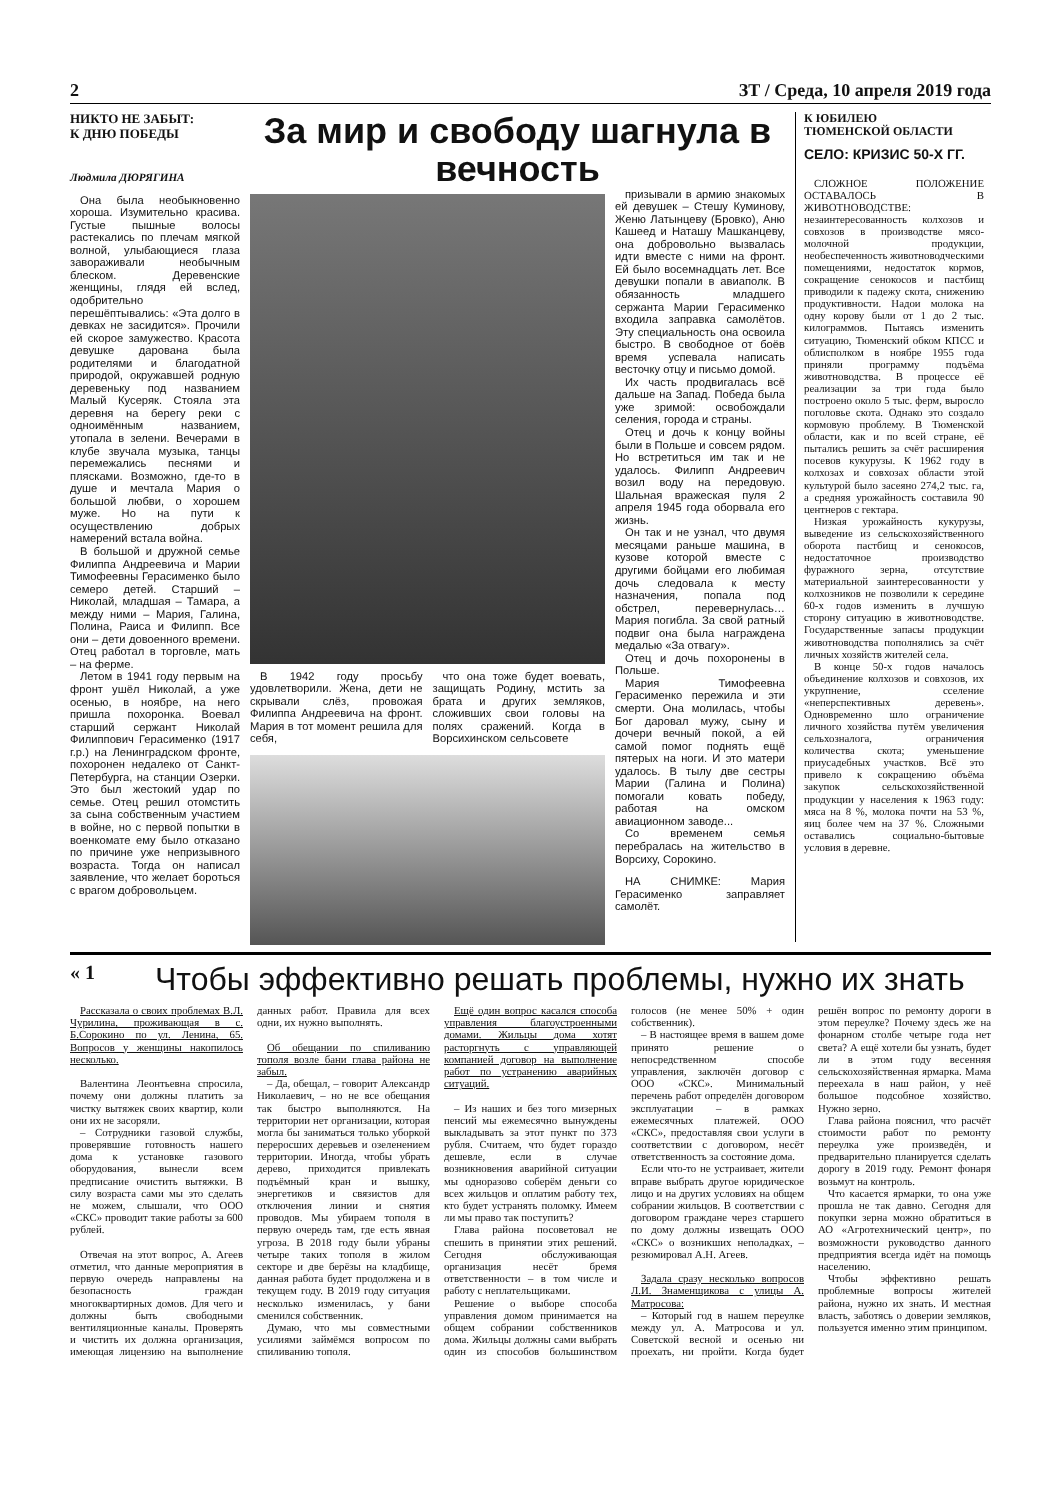2 ЗТ / Среда, 10 апреля 2019 года
НИКТО НЕ ЗАБЫТ:
К ДНЮ ПОБЕДЫ
Людмила ДЮРЯГИНА
Она была необыкновенно хороша. Изумительно красива. Густые пышные волосы растекались по плечам мягкой волной, улыбающиеся глаза завораживали необычным блеском. Деревенские женщины, глядя ей вслед, одобрительно перешёптывались: «Эта долго в девках не засидится». Прочили ей скорое замужество. Красота девушке дарована была родителями и благодатной природой, окружавшей родную деревеньку под названием Малый Кусеряк. Стояла эта деревня на берегу реки с одноимённым названием, утопала в зелени. Вечерами в клубе звучала музыка, танцы перемежались песнями и плясками. Возможно, где-то в душе и мечтала Мария о большой любви, о хорошем муже. Но на пути к осуществлению добрых намерений встала война.
В большой и дружной семье Филиппа Андреевича и Марии Тимофеевны Герасименко было семеро детей. Старший – Николай, младшая – Тамара, а между ними – Мария, Галина, Полина, Раиса и Филипп. Все они – дети довоенного времени. Отец работал в торговле, мать – на ферме.
Летом в 1941 году первым на фронт ушёл Николай, а уже осенью, в ноябре, на него пришла похоронка. Воевал старший сержант Николай Филиппович Герасименко (1917 г.р.) на Ленинградском фронте, похоронен недалеко от Санкт-Петербурга, на станции Озерки. Это был жестокий удар по семье. Отец решил отомстить за сына собственным участием в войне, но с первой попытки в военкомате ему было отказано по причине уже непризывного возраста. Тогда он написал заявление, что желает бороться с врагом добровольцем.
За мир и свободу шагнула в вечность
В 1942 году просьбу удовлетворили. Жена, дети не скрывали слёз, провожая Филиппа Андреевича на фронт. Мария в тот момент решила для себя,
что она тоже будет воевать, защищать Родину, мстить за брата и других земляков, сложивших свои головы на полях сражений. Когда в Ворсихинском сельсовете
призывали в армию знакомых ей девушек – Стешу Куминову, Женю Латынцеву (Бровко), Аню Кашеед и Наташу Машканцеву, она добровольно вызвалась идти вместе с ними на фронт. Ей было восемнадцать лет. Все девушки попали в авиаполк. В обязанность младшего сержанта Марии Герасименко входила заправка самолётов. Эту специальность она освоила быстро. В свободное от боёв время успевала написать весточку отцу и письмо домой.
Их часть продвигалась всё дальше на Запад. Победа была уже зримой: освобождали селения, города и страны.
Отец и дочь к концу войны были в Польше и совсем рядом. Но встретиться им так и не удалось. Филипп Андреевич возил воду на передовую. Шальная вражеская пуля 2 апреля 1945 года оборвала его жизнь.
Он так и не узнал, что двумя месяцами раньше машина, в кузове которой вместе с другими бойцами его любимая дочь следовала к месту назначения, попала под обстрел, перевернулась… Мария погибла. За свой ратный подвиг она была награждена медалью «За отвагу».
Отец и дочь похоронены в Польше.
Мария Тимофеевна Герасименко пережила и эти смерти. Она молилась, чтобы Бог даровал мужу, сыну и дочери вечный покой, а ей самой помог поднять ещё пятерых на ноги. И это матери удалось. В тылу две сестры Марии (Галина и Полина) помогали ковать победу, работая на омском авиационном заводе...
Со временем семья перебралась на жительство в Ворсиху, Сорокино.
НА СНИМКЕ: Мария Герасименко заправляет самолёт.
К ЮБИЛЕЮ
ТЮМЕНСКОЙ ОБЛАСТИ
СЕЛО: КРИЗИС 50-Х ГГ.
СЛОЖНОЕ ПОЛОЖЕНИЕ ОСТАВАЛОСЬ В ЖИВОТНОВОДСТВЕ: незаинтересованность колхозов и совхозов в производстве мясо-молочной продукции, необеспеченность животноводческими помещениями, недостаток кормов, сокращение сенокосов и пастбищ приводили к падежу скота, снижению продуктивности. Надои молока на одну корову были от 1 до 2 тыс. килограммов. Пытаясь изменить ситуацию, Тюменский обком КПСС и облисполком в ноябре 1955 года приняли программу подъёма животноводства. В процессе её реализации за три года было построено около 5 тыс. ферм, выросло поголовье скота. Однако это создало кормовую проблему. В Тюменской области, как и по всей стране, её пытались решить за счёт расширения посевов кукурузы. К 1962 году в колхозах и совхозах области этой культурой было засеяно 274,2 тыс. га, а средняя урожайность составила 90 центнеров с гектара.
Низкая урожайность кукурузы, выведение из сельскохозяйственного оборота пастбищ и сенокосов, недостаточное производство фуражного зерна, отсутствие материальной заинтересованности у колхозников не позволили к середине 60-х годов изменить в лучшую сторону ситуацию в животноводстве. Государственные запасы продукции животноводства пополнялись за счёт личных хозяйств жителей села.
В конце 50-х годов началось объединение колхозов и совхозов, их укрупнение, сселение «неперспективных деревень». Одновременно шло ограничение личного хозяйства путём увеличения сельхозналога, ограничения количества скота; уменьшение приусадебных участков. Всё это привело к сокращению объёма закупок сельскохозяйственной продукции у населения к 1963 году: мяса на 8 %, молока почти на 53 %, яиц более чем на 37 %. Сложными оставались социально-бытовые условия в деревне.
« 1 Чтобы эффективно решать проблемы, нужно их знать
Рассказала о своих проблемах В.Л. Чурилина, проживающая в с. Б.Сорокино по ул. Ленина, 65. Вопросов у женщины накопилось несколько.
Валентина Леонтьевна спросила, почему они должны платить за чистку вытяжек своих квартир, коли они их не засоряли.
– Сотрудники газовой службы, проверявшие готовность нашего дома к установке газового оборудования, вынесли всем предписание очистить вытяжки. В силу возраста сами мы это сделать не можем, слышали, что ООО «СКС» проводит такие работы за 600 рублей.
Отвечая на этот вопрос, А. Агеев отметил, что данные мероприятия в первую очередь направлены на безопасность граждан многоквартирных домов. Для чего и должны быть свободными вентиляционные каналы. Проверять и чистить их должна организация, имеющая лицензию на выполнение данных работ. Правила для всех одни, их нужно выполнять.
Об обещании по спиливанию тополя возле бани глава района не забыл.
– Да, обещал, – говорит Александр Николаевич, – но не все обещания так быстро выполняются. На территории нет организации, которая могла бы заниматься только уборкой переросших деревьев и озеленением территории. Иногда, чтобы убрать дерево, приходится привлекать подъёмный кран и вышку, энергетиков и связистов для отключения линии и снятия проводов. Мы убираем тополя в первую очередь там, где есть явная угроза. В 2018 году были убраны четыре таких тополя в жилом секторе и две берёзы на кладбище, данная работа будет продолжена и в текущем году. В 2019 году ситуация несколько изменилась, у бани сменился собственник.
Думаю, что мы совместными усилиями займёмся вопросом по спиливанию тополя.
Ещё один вопрос касался способа управления благоустроенными домами. Жильцы дома хотят расторгнуть с управляющей компанией договор на выполнение работ по устранению аварийных ситуаций.
– Из наших и без того мизерных пенсий мы ежемесячно вынуждены выкладывать за этот пункт по 373 рубля. Считаем, что будет гораздо дешевле, если в случае возникновения аварийной ситуации мы одноразово соберём деньги со всех жильцов и оплатим работу тех, кто будет устранять поломку. Имеем ли мы право так поступить?
Глава района посоветовал не спешить в принятии этих решений. Сегодня обслуживающая организация несёт бремя ответственности – в том числе и работу с неплательщиками.
Решение о выборе способа управления домом принимается на общем собрании собственников дома. Жильцы должны сами выбрать один из способов большинством голосов (не менее 50% + один собственник).
– В настоящее время в вашем доме принято решение о непосредственном способе управления, заключён договор с ООО «СКС». Минимальный перечень работ определён договором эксплуатации – в рамках ежемесячных платежей. ООО «СКС», предоставляя свои услуги в соответствии с договором, несёт ответственность за состояние дома.
Если что-то не устраивает, жители вправе выбрать другое юридическое лицо и на других условиях на общем собрании жильцов. В соответствии с договором граждане через старшего по дому должны извещать ООО «СКС» о возникших неполадках, – резюмировал А.Н. Агеев.
Задала сразу несколько вопросов Л.И. Знаменщикова с улицы А. Матросова:
– Который год в нашем переулке между ул. А. Матросова и ул. Советской весной и осенью ни проехать, ни пройти. Когда будет решён вопрос по ремонту дороги в этом переулке? Почему здесь же на фонарном столбе четыре года нет света? А ещё хотели бы узнать, будет ли в этом году весенняя сельскохозяйственная ярмарка. Мама переехала в наш район, у неё большое подсобное хозяйство. Нужно зерно.
Глава района пояснил, что расчёт стоимости работ по ремонту переулка уже произведён, и предварительно планируется сделать дорогу в 2019 году. Ремонт фонаря возьмут на контроль.
Что касается ярмарки, то она уже прошла не так давно. Сегодня для покупки зерна можно обратиться в АО «Агротехнический центр», по возможности руководство данного предприятия всегда идёт на помощь населению.
Чтобы эффективно решать проблемные вопросы жителей района, нужно их знать. И местная власть, заботясь о доверии земляков, пользуется именно этим принципом.